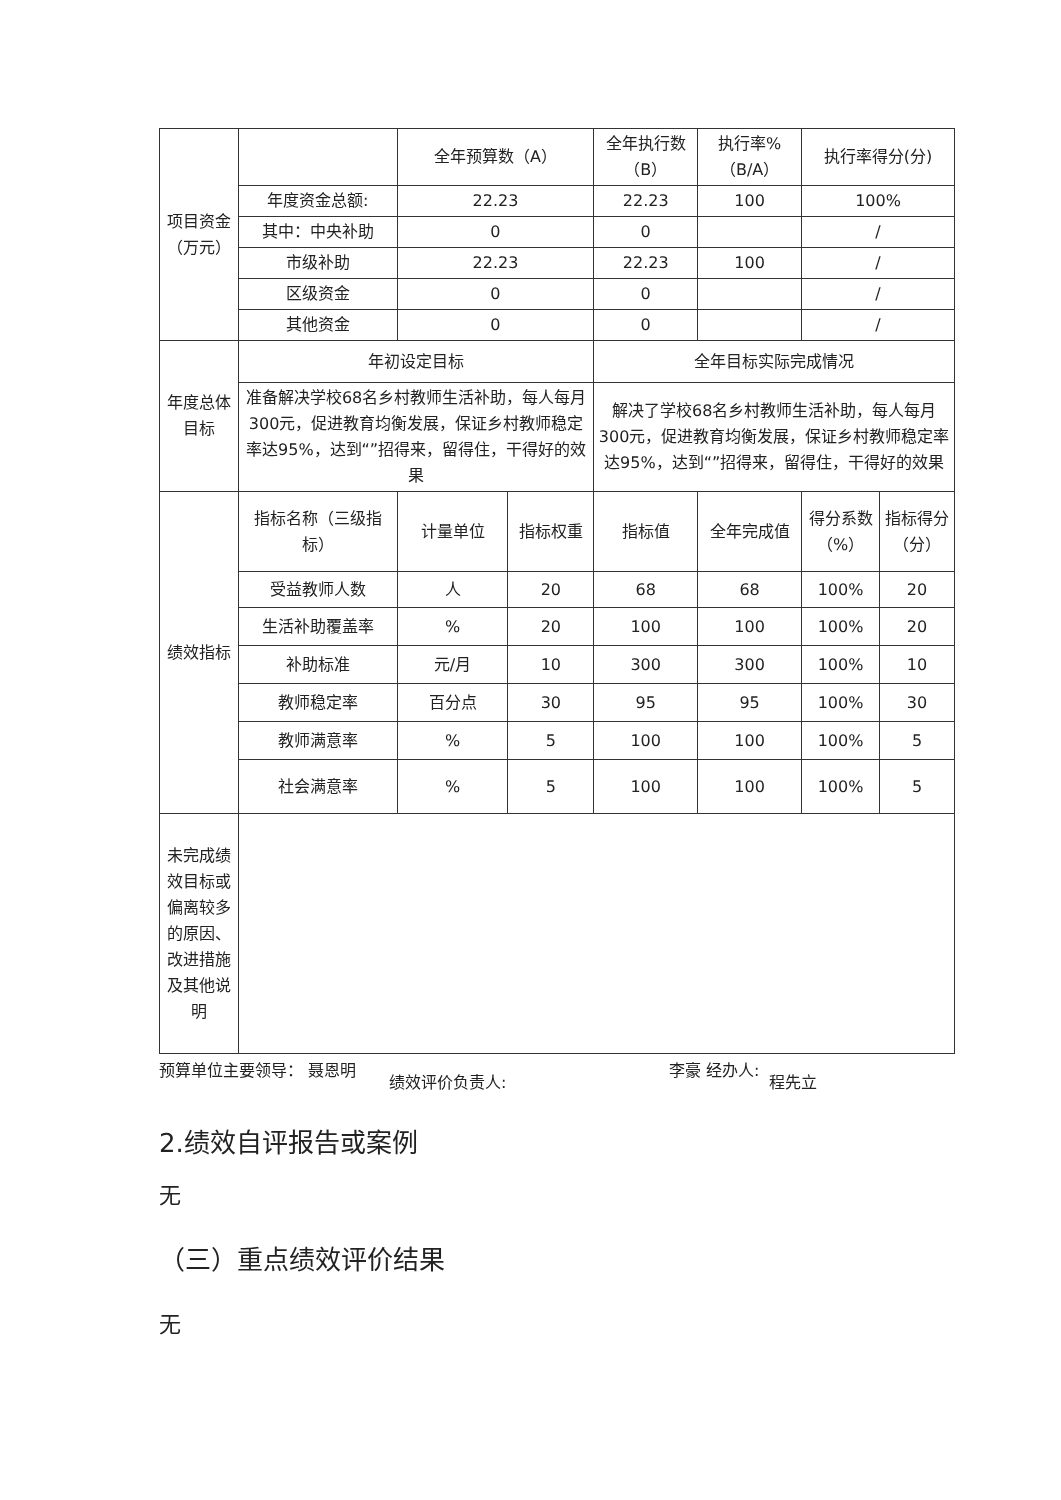| 项目资金（万元） | | 全年预算数（A） | | 全年执行数（B） | 执行率%（B/A） | 执行率得分(分) | |
| | 年度资金总额: | 22.23 | | 22.23 | 100 | 100% | |
| | 其中：中央补助 | 0 | | 0 | | / | |
| | 市级补助 | 22.23 | | 22.23 | 100 | / | |
| | 区级资金 | 0 | | 0 | | / | |
| | 其他资金 | 0 | | 0 | | / | |
| 年度总体目标 | 年初设定目标 | | | 全年目标实际完成情况 | | | |
| | 准备解决学校68名乡村教师生活补助，每人每月300元，促进教育均衡发展，保证乡村教师稳定率达95%，达到“”招得来，留得住，干得好的效果 | | | 解决了学校68名乡村教师生活补助，每人每月300元，促进教育均衡发展，保证乡村教师稳定率达95%，达到“”招得来，留得住，干得好的效果 | | | |
| 绩效指标 | 指标名称（三级指标） | 计量单位 | 指标权重 | 指标值 | 全年完成值 | 得分系数（%） | 指标得分（分） |
| | 受益教师人数 | 人 | 20 | 68 | 68 | 100% | 20 |
| | 生活补助覆盖率 | % | 20 | 100 | 100 | 100% | 20 |
| | 补助标准 | 元/月 | 10 | 300 | 300 | 100% | 10 |
| | 教师稳定率 | 百分点 | 30 | 95 | 95 | 100% | 30 |
| | 教师满意率 | % | 5 | 100 | 100 | 100% | 5 |
| | 社会满意率 | % | 5 | 100 | 100 | 100% | 5 |
| 未完成绩效目标或偏离较多的原因、改进措施及其他说明 | | | | | | | |
预算单位主要领导： 聂恩明
绩效评价负责人:
李豪 经办人:
程先立
2.绩效自评报告或案例
无
（三）重点绩效评价结果
无